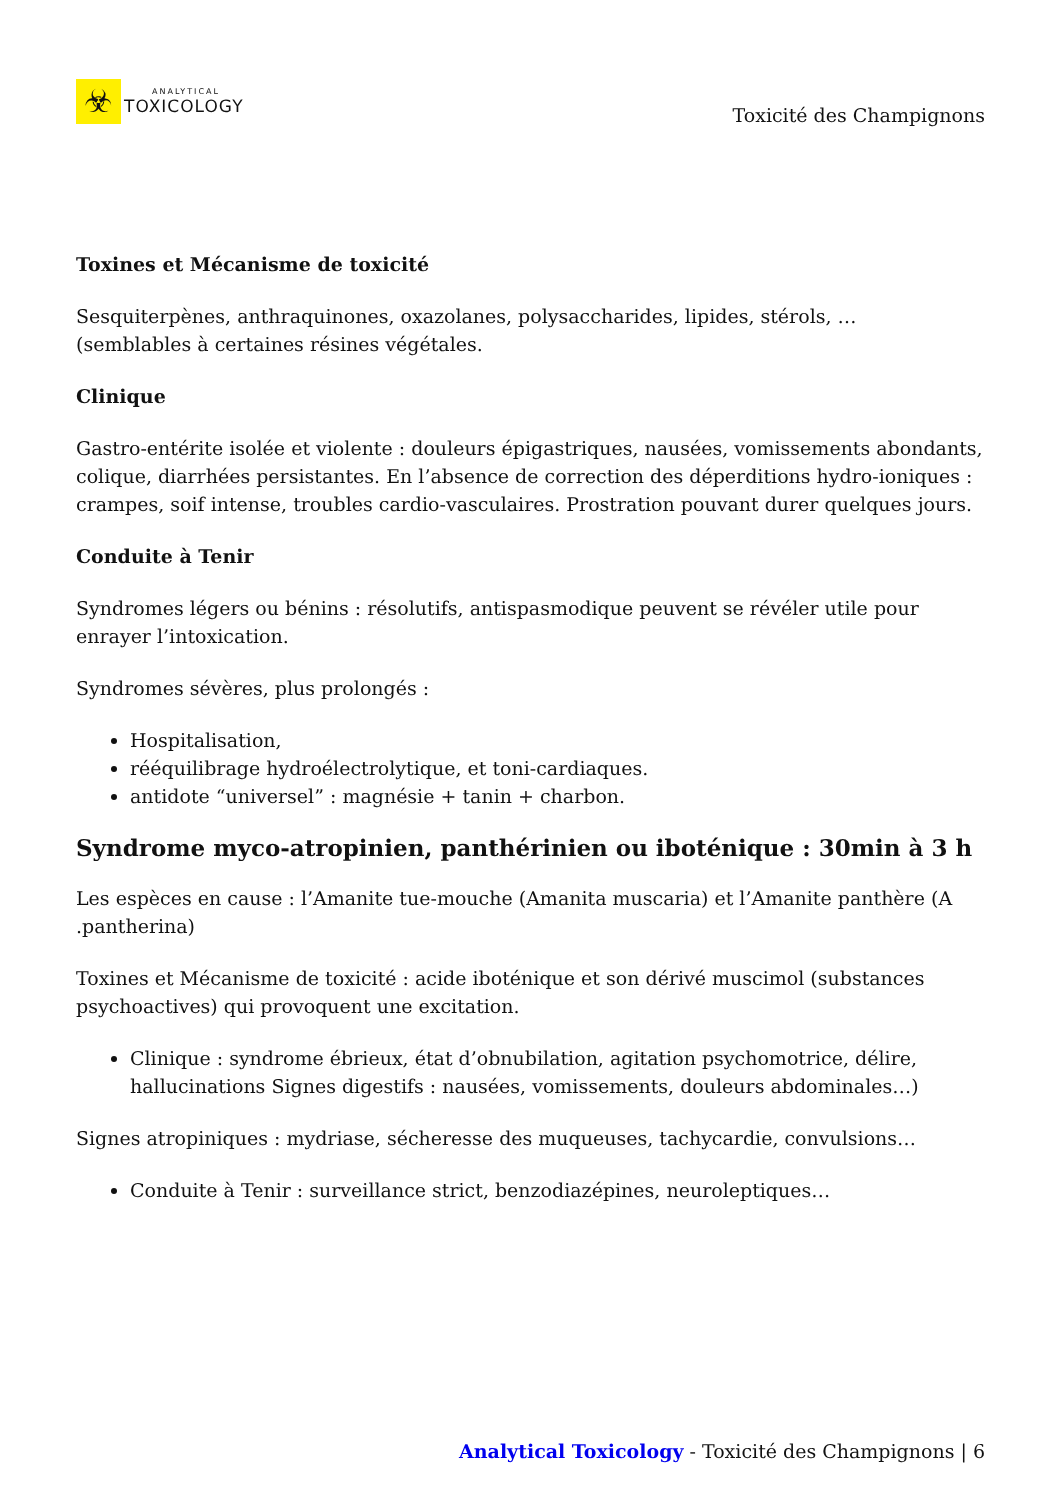☣
ANALYTICAL
TOXICOLOGY
Toxicité des Champignons
Toxines et Mécanisme de toxicité
Sesquiterpènes, anthraquinones, oxazolanes, polysaccharides, lipides, stérols, …
(semblables à certaines résines végétales.
Clinique
Gastro-entérite isolée et violente : douleurs épigastriques, nausées, vomissements abondants, colique, diarrhées persistantes. En l’absence de correction des déperditions hydro-ioniques : crampes, soif intense, troubles cardio-vasculaires. Prostration pouvant durer quelques jours.
Conduite à Tenir
Syndromes légers ou bénins : résolutifs, antispasmodique peuvent se révéler utile pour enrayer l’intoxication.
Syndromes sévères, plus prolongés :
Hospitalisation,
rééquilibrage hydroélectrolytique, et toni-cardiaques.
antidote “universel” : magnésie + tanin + charbon.
Syndrome myco-atropinien, panthérinien ou iboténique : 30min à 3 h
Les espèces en cause : l’Amanite tue-mouche (Amanita muscaria) et l’Amanite panthère (A .pantherina)
Toxines et Mécanisme de toxicité : acide iboténique et son dérivé muscimol (substances psychoactives) qui provoquent une excitation.
Clinique : syndrome ébrieux, état d’obnubilation, agitation psychomotrice, délire, hallucinations Signes digestifs : nausées, vomissements, douleurs abdominales…)
Signes atropiniques : mydriase, sécheresse des muqueuses, tachycardie, convulsions…
Conduite à Tenir : surveillance strict, benzodiazépines, neuroleptiques…
Analytical Toxicology - Toxicité des Champignons | 6